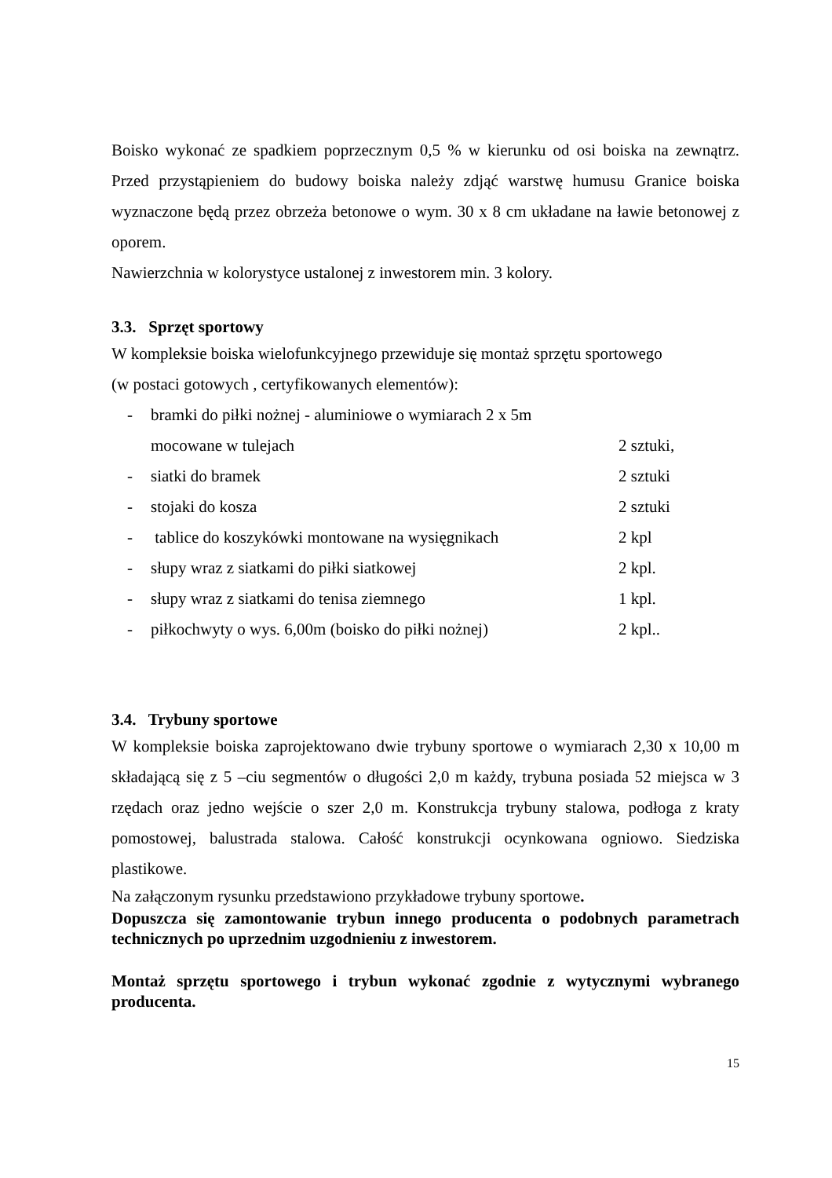Boisko wykonać ze spadkiem poprzecznym 0,5 % w kierunku od osi boiska na zewnątrz. Przed przystąpieniem do budowy boiska należy zdjąć warstwę humusu Granice boiska wyznaczone będą przez obrzeża betonowe o wym. 30 x 8 cm układane na ławie betonowej z oporem.
Nawierzchnia w kolorystyce ustalonej z inwestorem min. 3 kolory.
3.3. Sprzęt sportowy
W kompleksie boiska wielofunkcyjnego przewiduje się montaż sprzętu sportowego
(w postaci gotowych , certyfikowanych elementów):
| - | bramki do piłki nożnej - aluminiowe o wymiarach 2 x 5m | |
| | mocowane w tulejach | 2 sztuki, |
| - | siatki do bramek | 2 sztuki |
| - | stojaki do kosza | 2 sztuki |
| - | tablice do koszykówki montowane na wysięgnikach | 2 kpl |
| - | słupy wraz z siatkami do piłki siatkowej | 2 kpl. |
| - | słupy wraz z siatkami do tenisa ziemnego | 1 kpl. |
| - | piłkochwyty o wys. 6,00m (boisko do piłki nożnej) | 2 kpl.. |
3.4. Trybuny sportowe
W kompleksie boiska zaprojektowano dwie trybuny sportowe o wymiarach 2,30 x 10,00 m składającą się z 5 –ciu segmentów o długości 2,0 m każdy, trybuna posiada 52 miejsca w 3 rzędach oraz jedno wejście o szer 2,0 m. Konstrukcja trybuny stalowa, podłoga z kraty pomostowej, balustrada stalowa. Całość konstrukcji ocynkowana ogniowo. Siedziska plastikowe.
Na załączonym rysunku przedstawiono przykładowe trybuny sportowe.
Dopuszcza się zamontowanie trybun innego producenta o podobnych parametrach technicznych po uprzednim uzgodnieniu z inwestorem.
Montaż sprzętu sportowego i trybun wykonać zgodnie z wytycznymi wybranego producenta.
15